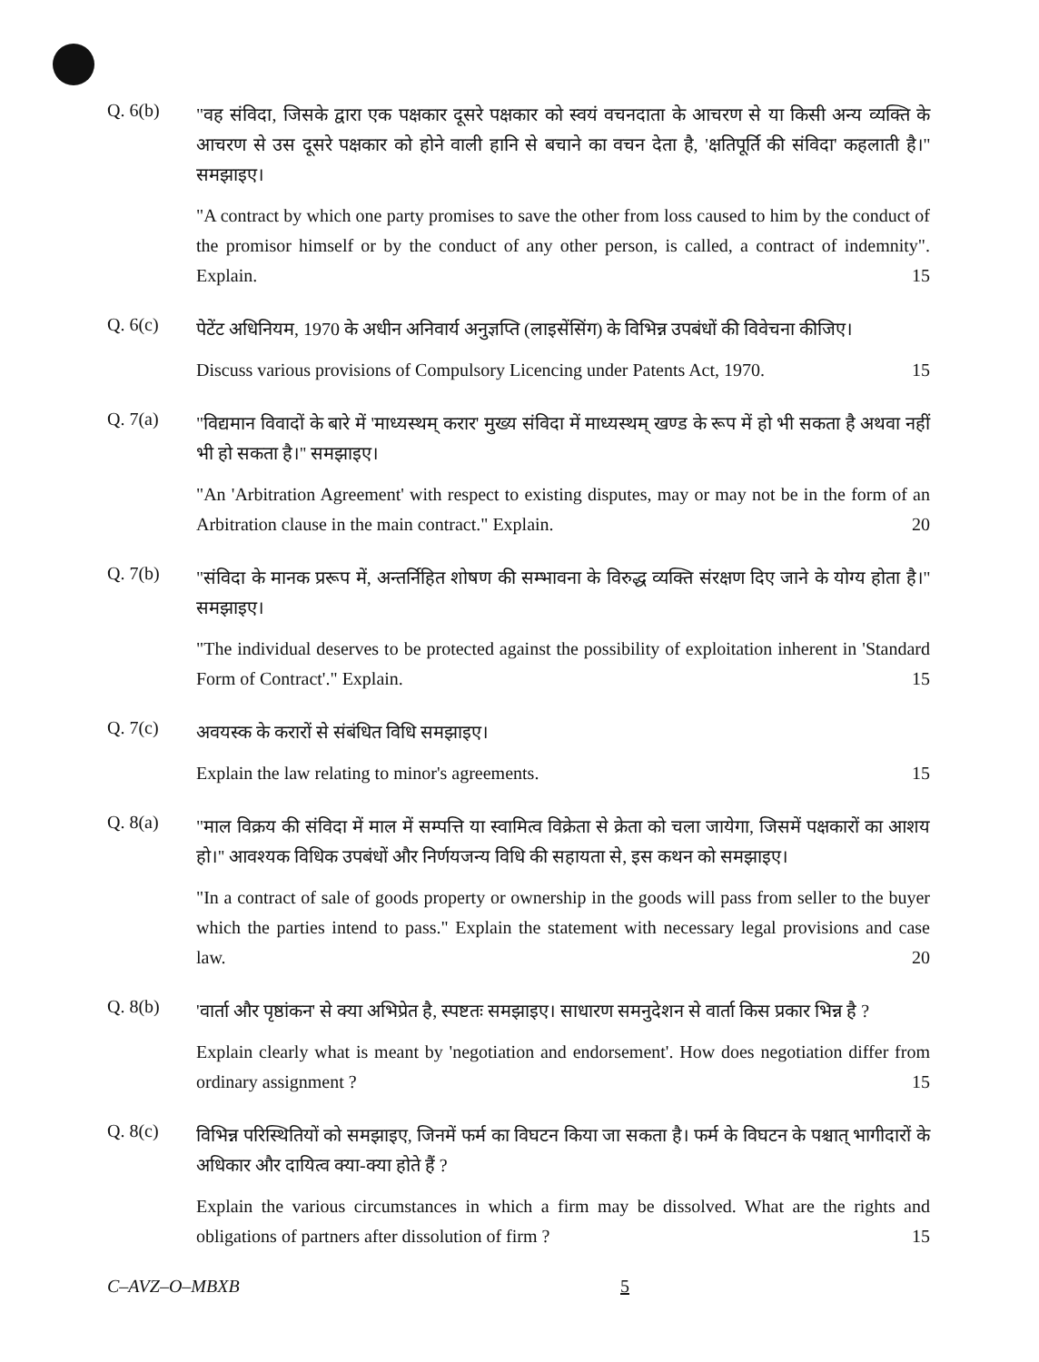Q. 6(b)
"वह संविदा, जिसके द्वारा एक पक्षकार दूसरे पक्षकार को स्वयं वचनदाता के आचरण से या किसी अन्य व्यक्ति के आचरण से उस दूसरे पक्षकार को होने वाली हानि से बचाने का वचन देता है, 'क्षतिपूर्ति की संविदा' कहलाती है।'' समझाइए।
"A contract by which one party promises to save the other from loss caused to him by the conduct of the promisor himself or by the conduct of any other person, is called, a contract of indemnity". Explain. 15
Q. 6(c)
पेटेंट अधिनियम, 1970 के अधीन अनिवार्य अनुज्ञप्ति (लाइसेंसिंग) के विभिन्न उपबंधों की विवेचना कीजिए।
Discuss various provisions of Compulsory Licencing under Patents Act, 1970. 15
Q. 7(a)
"विद्यमान विवादों के बारे में 'माध्यस्थम् करार' मुख्य संविदा में माध्यस्थम् खण्ड के रूप में हो भी सकता है अथवा नहीं भी हो सकता है।'' समझाइए।
"An 'Arbitration Agreement' with respect to existing disputes, may or may not be in the form of an Arbitration clause in the main contract." Explain. 20
Q. 7(b)
"संविदा के मानक प्ररूप में, अन्तर्निहित शोषण की सम्भावना के विरुद्ध व्यक्ति संरक्षण दिए जाने के योग्य होता है।'' समझाइए।
"The individual deserves to be protected against the possibility of exploitation inherent in 'Standard Form of Contract'." Explain. 15
Q. 7(c)
अवयस्क के करारों से संबंधित विधि समझाइए।
Explain the law relating to minor's agreements. 15
Q. 8(a)
"माल विक्रय की संविदा में माल में सम्पत्ति या स्वामित्व विक्रेता से क्रेता को चला जायेगा, जिसमें पक्षकारों का आशय हो।'' आवश्यक विधिक उपबंधों और निर्णयजन्य विधि की सहायता से, इस कथन को समझाइए।
"In a contract of sale of goods property or ownership in the goods will pass from seller to the buyer which the parties intend to pass." Explain the statement with necessary legal provisions and case law. 20
Q. 8(b)
'वार्ता और पृष्ठांकन' से क्या अभिप्रेत है, स्पष्टतः समझाइए। साधारण समनुदेशन से वार्ता किस प्रकार भिन्न है ?
Explain clearly what is meant by 'negotiation and endorsement'. How does negotiation differ from ordinary assignment ? 15
Q. 8(c)
विभिन्न परिस्थितियों को समझाइए, जिनमें फर्म का विघटन किया जा सकता है। फर्म के विघटन के पश्चात् भागीदारों के अधिकार और दायित्व क्या-क्या होते हैं ?
Explain the various circumstances in which a firm may be dissolved. What are the rights and obligations of partners after dissolution of firm ? 15
C–AVZ–O–MBXB 5